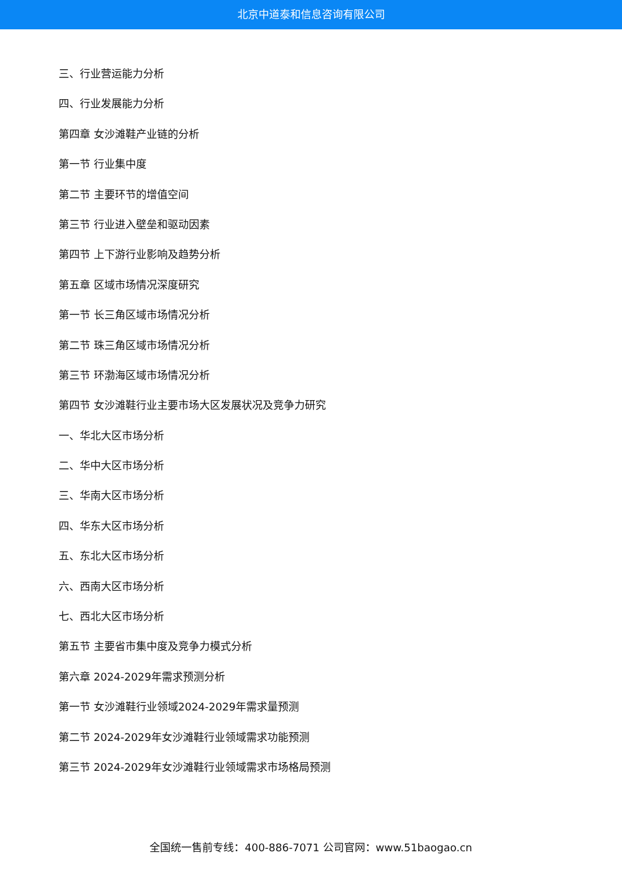北京中道泰和信息咨询有限公司
三、行业营运能力分析
四、行业发展能力分析
第四章 女沙滩鞋产业链的分析
第一节 行业集中度
第二节 主要环节的增值空间
第三节 行业进入壁垒和驱动因素
第四节 上下游行业影响及趋势分析
第五章 区域市场情况深度研究
第一节 长三角区域市场情况分析
第二节 珠三角区域市场情况分析
第三节 环渤海区域市场情况分析
第四节 女沙滩鞋行业主要市场大区发展状况及竞争力研究
一、华北大区市场分析
二、华中大区市场分析
三、华南大区市场分析
四、华东大区市场分析
五、东北大区市场分析
六、西南大区市场分析
七、西北大区市场分析
第五节 主要省市集中度及竞争力模式分析
第六章 2024-2029年需求预测分析
第一节 女沙滩鞋行业领域2024-2029年需求量预测
第二节 2024-2029年女沙滩鞋行业领域需求功能预测
第三节 2024-2029年女沙滩鞋行业领域需求市场格局预测
全国统一售前专线：400-886-7071 公司官网：www.51baogao.cn